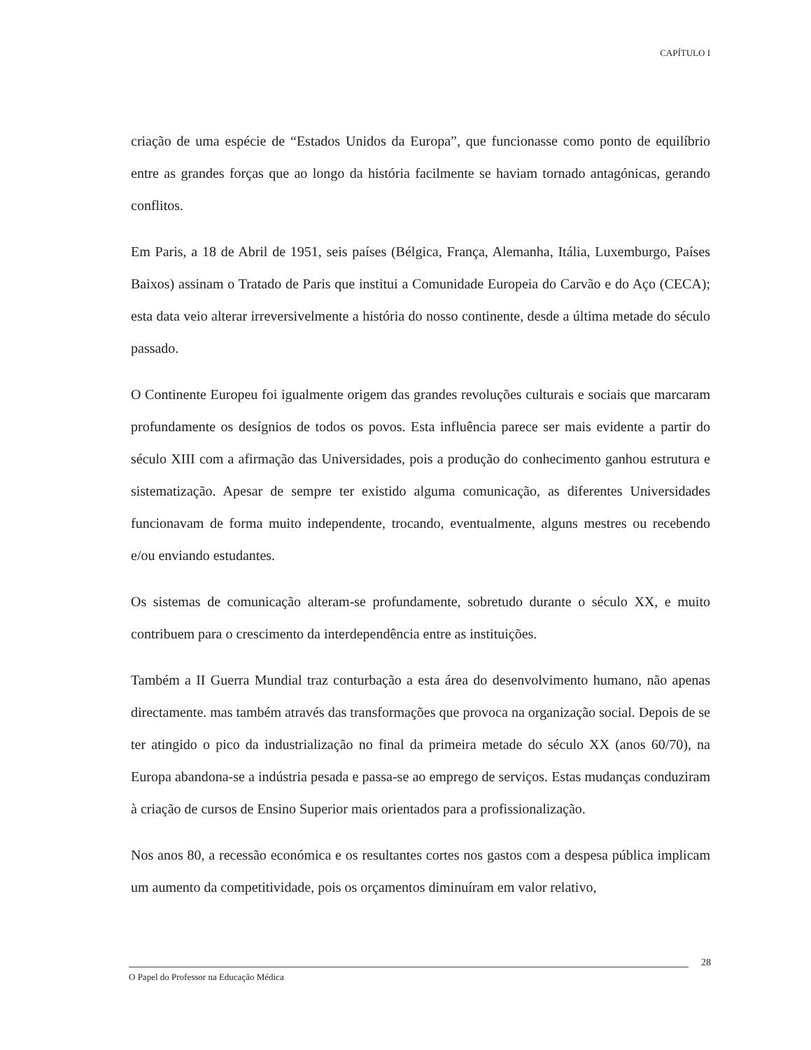CAPÍTULO I
criação de uma espécie de “Estados Unidos da Europa”, que funcionasse como ponto de equilíbrio entre as grandes forças que ao longo da história facilmente se haviam tornado antagónicas, gerando conflitos.
Em Paris, a 18 de Abril de 1951, seis países (Bélgica, França, Alemanha, Itália, Luxemburgo, Países Baixos) assinam o Tratado de Paris que institui a Comunidade Europeia do Carvão e do Aço (CECA); esta data veio alterar irreversivelmente a história do nosso continente, desde a última metade do século passado.
O Continente Europeu foi igualmente origem das grandes revoluções culturais e sociais que marcaram profundamente os desígnios de todos os povos. Esta influência parece ser mais evidente a partir do século XIII com a afirmação das Universidades, pois a produção do conhecimento ganhou estrutura e sistematização. Apesar de sempre ter existido alguma comunicação, as diferentes Universidades funcionavam de forma muito independente, trocando, eventualmente, alguns mestres ou recebendo e/ou enviando estudantes.
Os sistemas de comunicação alteram-se profundamente, sobretudo durante o século XX, e muito contribuem para o crescimento da interdependência entre as instituições.
Também a II Guerra Mundial traz conturbação a esta área do desenvolvimento humano, não apenas directamente. mas também através das transformações que provoca na organização social. Depois de se ter atingido o pico da industrialização no final da primeira metade do século XX (anos 60/70), na Europa abandona-se a indústria pesada e passa-se ao emprego de serviços. Estas mudanças conduziram à criação de cursos de Ensino Superior mais orientados para a profissionalização.
Nos anos 80, a recessão económica e os resultantes cortes nos gastos com a despesa pública implicam um aumento da competitividade, pois os orçamentos diminuíram em valor relativo,
28
O Papel do Professor na Educação Médica